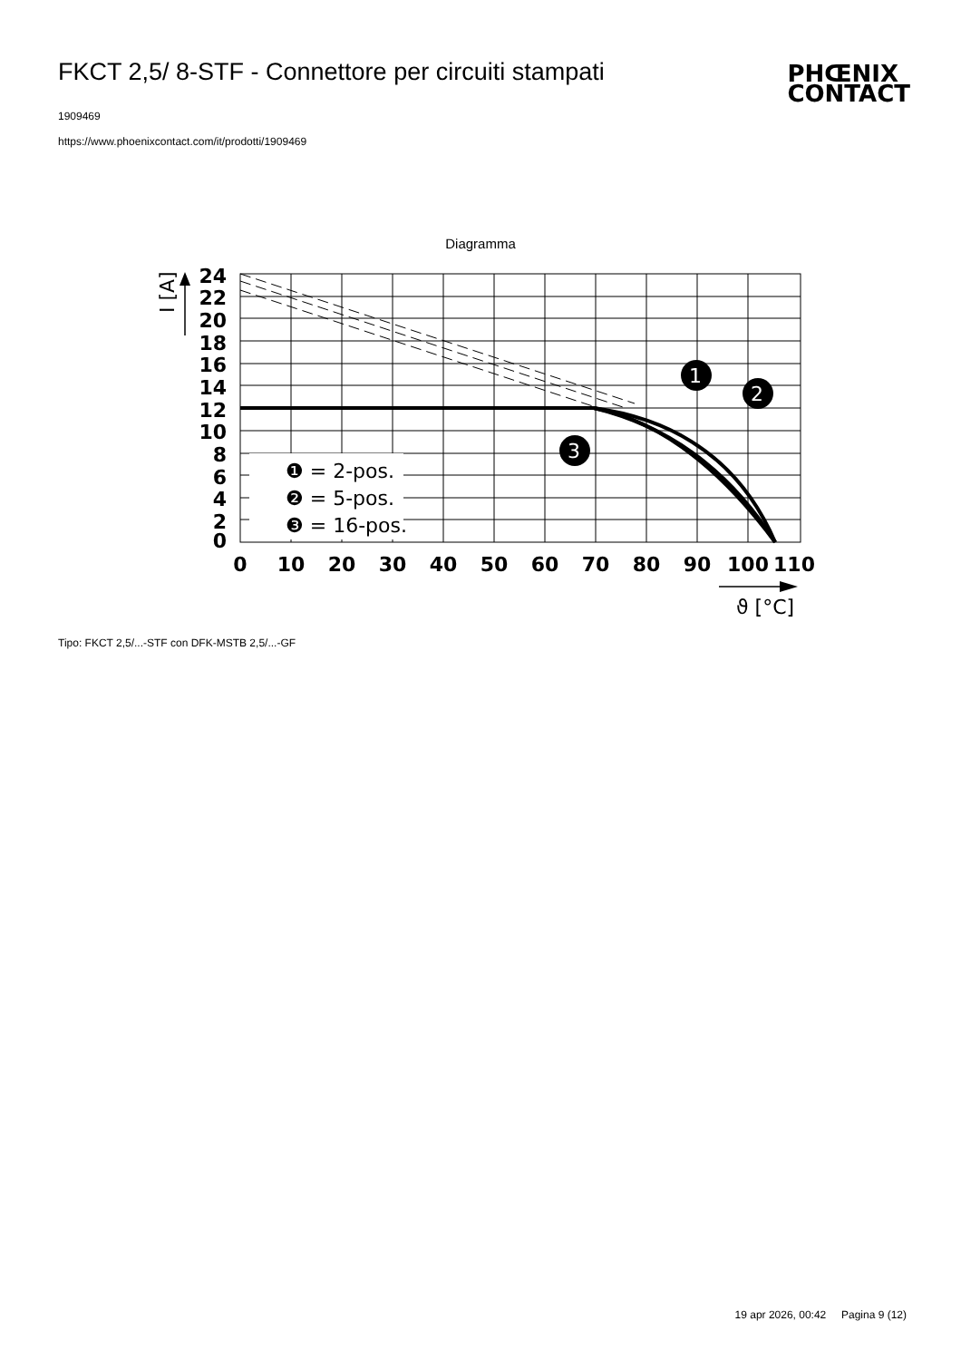FKCT 2,5/ 8-STF - Connettore per circuiti stampati
1909469
https://www.phoenixcontact.com/it/prodotti/1909469
PHŒNIX
CONTACT
Diagramma
❶ = 2-pos.
❷ = 5-pos.
❸ = 16-pos.
1
2
3
24
22
20
18
16
14
12
10
8
6
4
2
0
0
10
20
30
40
50
60
70
80
90
100
110
I [A]
ϑ [°C]
Tipo: FKCT 2,5/...-STF con DFK-MSTB 2,5/...-GF
19 apr 2026, 00:42 Pagina 9 (12)